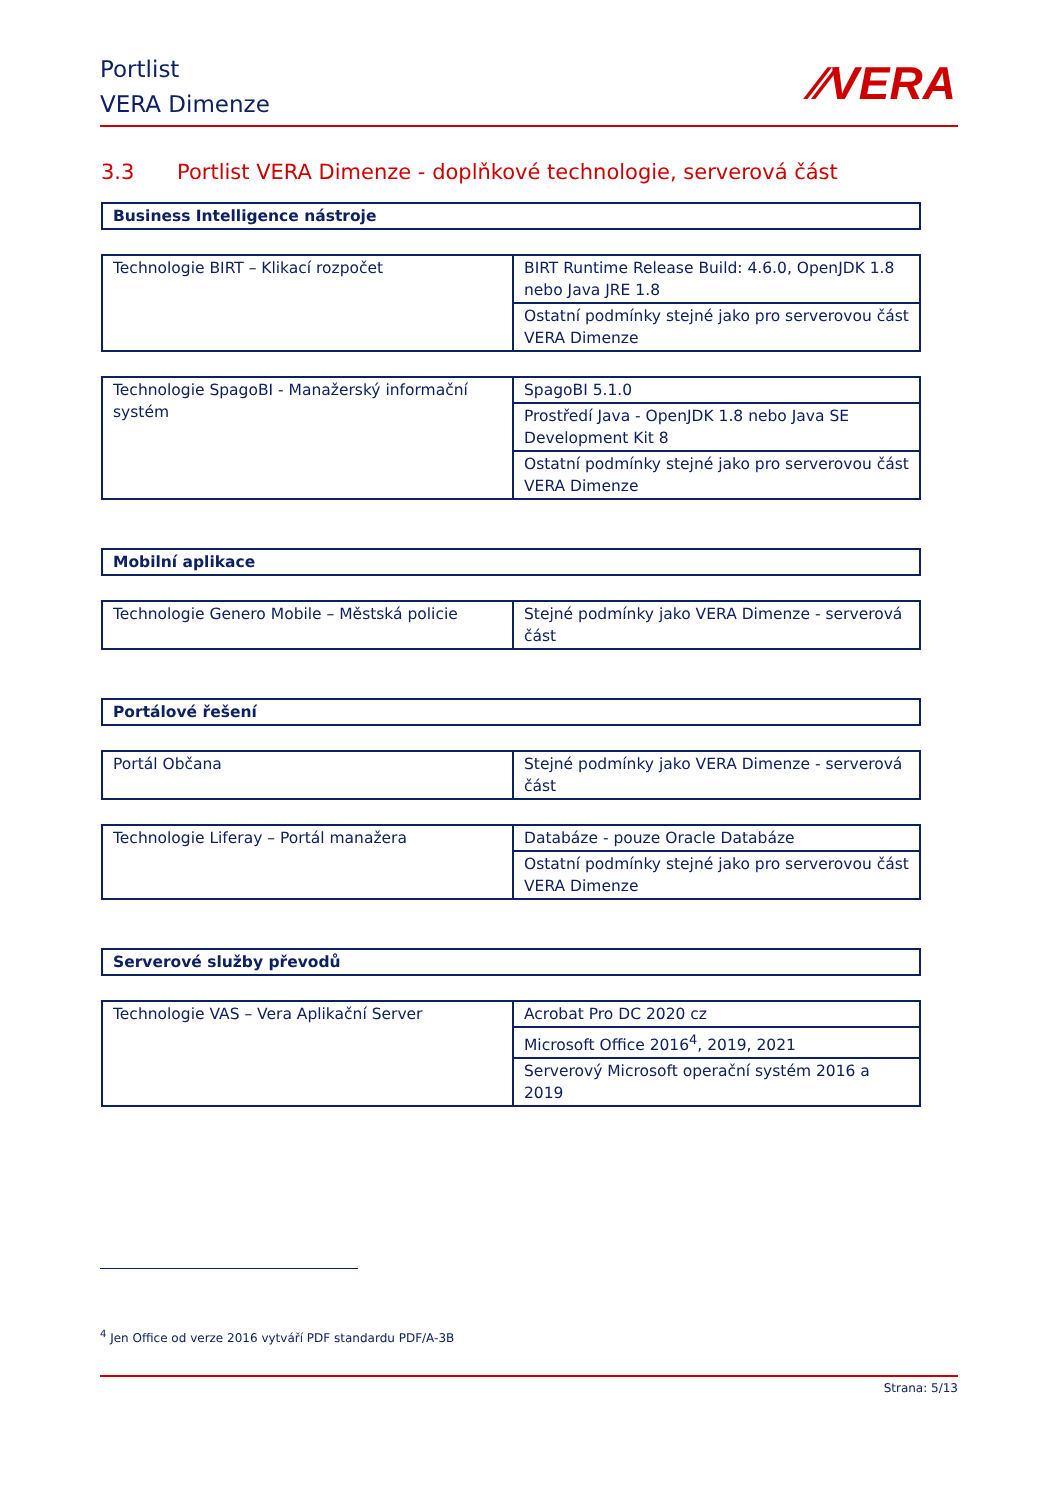Portlist
VERA Dimenze
⁄⁄VERA
3.3 Portlist VERA Dimenze - doplňkové technologie, serverová část
| Business Intelligence nástroje |
| Technologie BIRT – Klikací rozpočet | BIRT Runtime Release Build: 4.6.0, OpenJDK 1.8 nebo Java JRE 1.8 |
| | Ostatní podmínky stejné jako pro serverovou část VERA Dimenze |
| Technologie SpagoBI - Manažerský informační systém | SpagoBI 5.1.0 |
| | Prostředí Java - OpenJDK 1.8 nebo Java SE Development Kit 8 |
| | Ostatní podmínky stejné jako pro serverovou část VERA Dimenze |
| Mobilní aplikace |
| Technologie Genero Mobile – Městská policie | Stejné podmínky jako VERA Dimenze - serverová část |
| Portálové řešení |
| Portál Občana | Stejné podmínky jako VERA Dimenze - serverová část |
| Technologie Liferay – Portál manažera | Databáze - pouze Oracle Databáze |
| | Ostatní podmínky stejné jako pro serverovou část VERA Dimenze |
| Serverové služby převodů |
| Technologie VAS – Vera Aplikační Server | Acrobat Pro DC 2020 cz |
| | Microsoft Office 2016<sup>4</sup>, 2019, 2021 |
| | Serverový Microsoft operační systém 2016 a 2019 |
<sup>4</sup> Jen Office od verze 2016 vytváří PDF standardu PDF/A-3B
Strana: 5/13